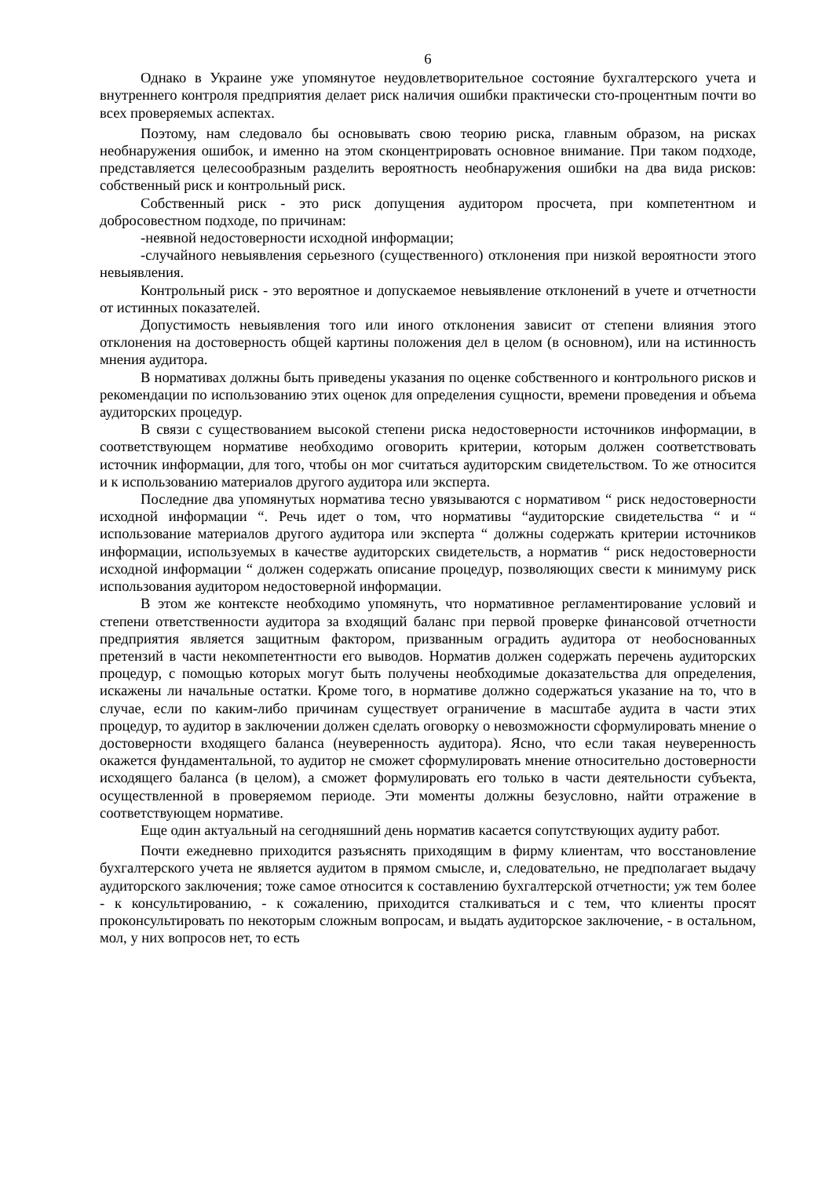6
Однако в Украине уже упомянутое неудовлетворительное состояние бухгалтерского учета и внутреннего контроля предприятия делает риск наличия ошибки практически сто-процентным почти во всех проверяемых аспектах.
Поэтому, нам следовало бы основывать свою теорию риска, главным образом, на рисках необнаружения ошибок, и именно на этом сконцентрировать основное внимание. При таком подходе, представляется целесообразным разделить вероятность необнаружения ошибки на два вида рисков: собственный риск и контрольный риск.
Собственный риск - это риск допущения аудитором просчета, при компетентном и добросовестном подходе, по причинам:
-неявной недостоверности исходной информации;
-случайного невыявления серьезного (существенного) отклонения при низкой вероятности этого невыявления.
Контрольный риск - это вероятное и допускаемое невыявление отклонений в учете и отчетности от истинных показателей.
Допустимость невыявления того или иного отклонения зависит от степени влияния этого отклонения на достоверность общей картины положения дел в целом (в основном), или на истинность мнения аудитора.
В нормативах должны быть приведены указания по оценке собственного и контрольного рисков и рекомендации по использованию этих оценок для определения сущности, времени проведения и объема аудиторских процедур.
В связи с существованием высокой степени риска недостоверности источников информации, в соответствующем нормативе необходимо оговорить критерии, которым должен соответствовать источник информации, для того, чтобы он мог считаться аудиторским свидетельством. То же относится и к использованию материалов другого аудитора или эксперта.
Последние два упомянутых норматива тесно увязываются с нормативом “ риск недостоверности исходной информации “. Речь идет о том, что нормативы “аудиторские свидетельства “ и “ использование материалов другого аудитора или эксперта “ должны содержать критерии источников информации, используемых в качестве аудиторских свидетельств, а норматив “ риск недостоверности исходной информации “ должен содержать описание процедур, позволяющих свести к минимуму риск использования аудитором недостоверной информации.
В этом же контексте необходимо упомянуть, что нормативное регламентирование условий и степени ответственности аудитора за входящий баланс при первой проверке финансовой отчетности предприятия является защитным фактором, призванным оградить аудитора от необоснованных претензий в части некомпетентности его выводов. Норматив должен содержать перечень аудиторских процедур, с помощью которых могут быть получены необходимые доказательства для определения, искажены ли начальные остатки. Кроме того, в нормативе должно содержаться указание на то, что в случае, если по каким-либо причинам существует ограничение в масштабе аудита в части этих процедур, то аудитор в заключении должен сделать оговорку о невозможности сформулировать мнение о достоверности входящего баланса (неуверенность аудитора). Ясно, что если такая неуверенность окажется фундаментальной, то аудитор не сможет сформулировать мнение относительно достоверности исходящего баланса (в целом), а сможет формулировать его только в части деятельности субъекта, осуществленной в проверяемом периоде. Эти моменты должны безусловно, найти отражение в соответствующем нормативе.
Еще один актуальный на сегодняшний день норматив касается сопутствующих аудиту работ.
Почти ежедневно приходится разъяснять приходящим в фирму клиентам, что восстановление бухгалтерского учета не является аудитом в прямом смысле, и, следовательно, не предполагает выдачу аудиторского заключения; тоже самое относится к составлению бухгалтерской отчетности; уж тем более - к консультированию, - к сожалению, приходится сталкиваться и с тем, что клиенты просят проконсультировать по некоторым сложным вопросам, и выдать аудиторское заключение, - в остальном, мол, у них вопросов нет, то есть